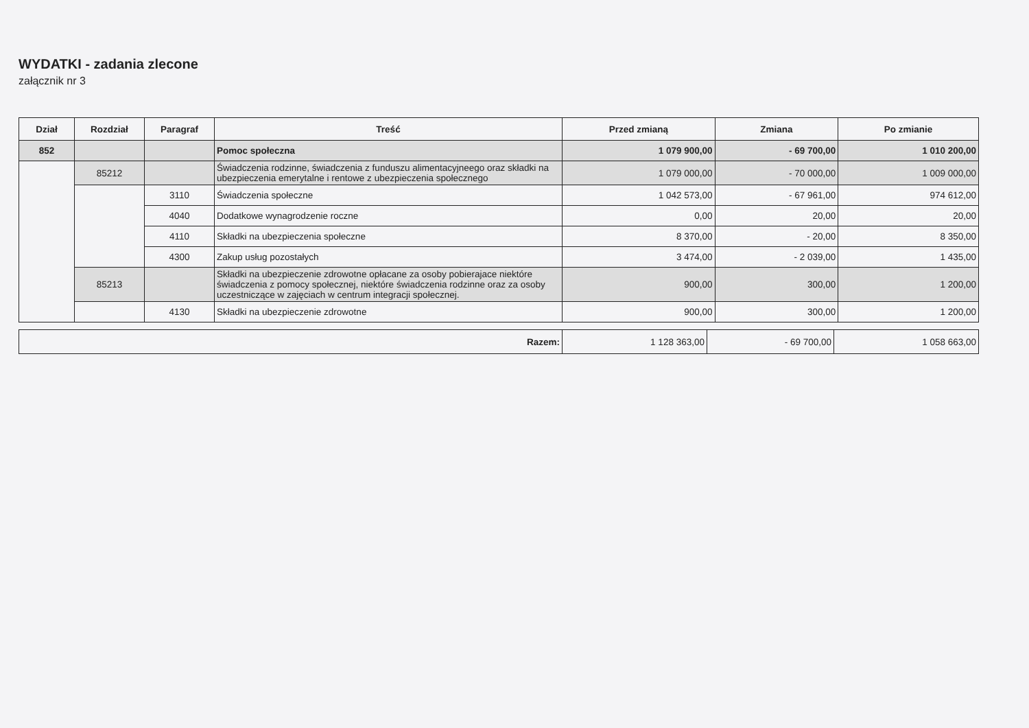WYDATKI - zadania zlecone
załącznik nr 3
| Dział | Rozdział | Paragraf | Treść | Przed zmianą | Zmiana | Po zmianie |
| --- | --- | --- | --- | --- | --- | --- |
| 852 | | | Pomoc społeczna | 1 079 900,00 | - 69 700,00 | 1 010 200,00 |
| | 85212 | | Świadczenia rodzinne, świadczenia z funduszu alimentacyjneego oraz składki na ubezpieczenia emerytalne i rentowe z ubezpieczenia społecznego | 1 079 000,00 | - 70 000,00 | 1 009 000,00 |
| | | 3110 | Świadczenia społeczne | 1 042 573,00 | - 67 961,00 | 974 612,00 |
| | | 4040 | Dodatkowe wynagrodzenie roczne | 0,00 | 20,00 | 20,00 |
| | | 4110 | Składki na ubezpieczenia społeczne | 8 370,00 | - 20,00 | 8 350,00 |
| | | 4300 | Zakup usług pozostałych | 3 474,00 | - 2 039,00 | 1 435,00 |
| | 85213 | | Składki na ubezpieczenie zdrowotne opłacane za osoby pobierajace niektóre świadczenia z pomocy społecznej, niektóre świadczenia rodzinne oraz za osoby uczestniczące w zajęciach w centrum integracji społecznej. | 900,00 | 300,00 | 1 200,00 |
| | | 4130 | Składki na ubezpieczenie zdrowotne | 900,00 | 300,00 | 1 200,00 |
| Razem: | 1 128 363,00 | - 69 700,00 | 1 058 663,00 |